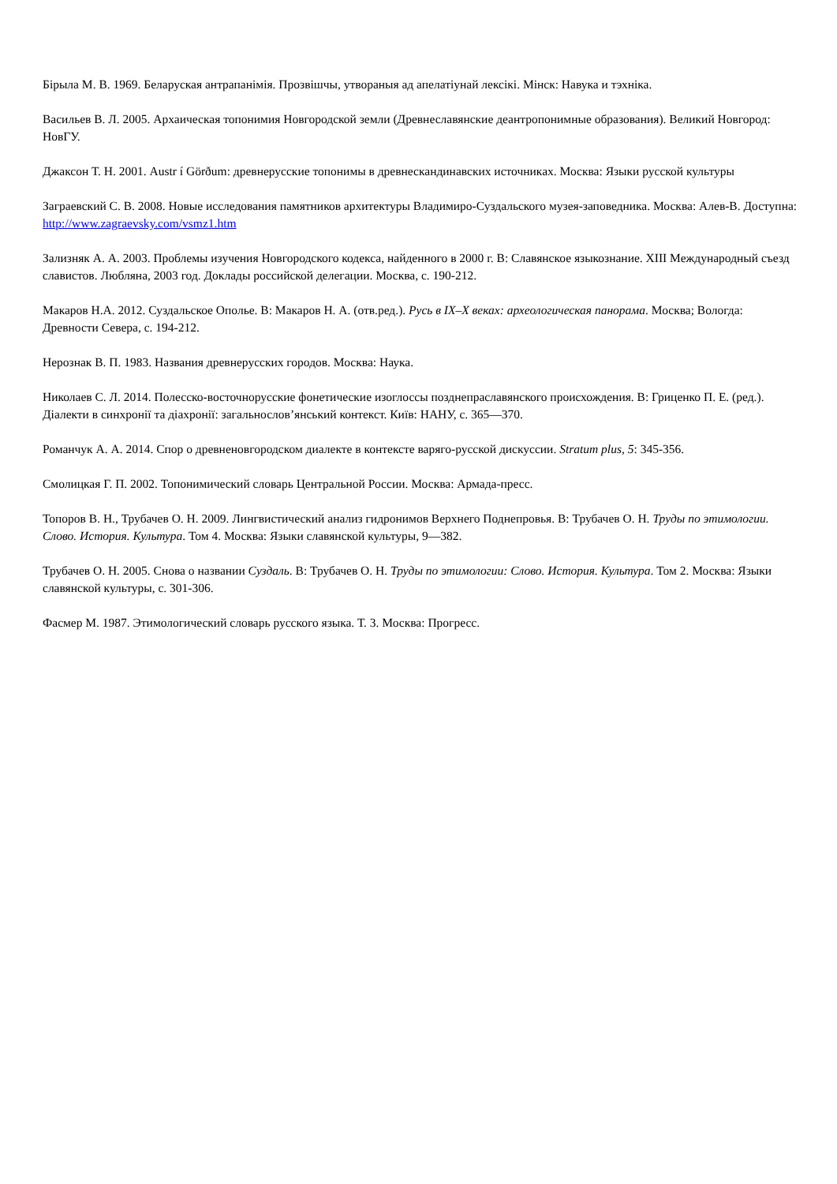Бірыла М. В. 1969. Беларуская антрапанімія. Прозвішчы, утвораныя ад апелатіунай лексікі. Мінск: Навука и тэхніка.
Васильев В. Л. 2005. Архаическая топонимия Новгородской земли (Древнеславянские деантропонимные образования). Великий Новгород: НовГУ.
Джаксон Т. Н. 2001. Austr í Görðum: древнерусские топонимы в древнескандинавских источниках. Москва: Языки русской культуры
Заграевский С. В. 2008. Новые исследования памятников архитектуры Владимиро-Суздальского музея-заповедника. Москва: Алев-В. Доступна: http://www.zagraevsky.com/vsmz1.htm
Зализняк А. А. 2003. Проблемы изучения Новгородского кодекса, найденного в 2000 г. В: Славянское языкознание. XIII Международный съезд славистов. Любляна, 2003 год. Доклады российской делегации. Москва, с. 190-212.
Макаров Н.А. 2012. Суздальское Ополье. В: Макаров Н. А. (отв.ред.). Русь в IX–X веках: археологическая панорама. Москва; Вологда: Древности Севера, с. 194-212.
Нерознак В. П. 1983. Названия древнерусских городов. Москва: Наука.
Николаев С. Л. 2014. Полесско-восточнорусские фонетические изоглоссы позднепраславянского происхождения. В: Гриценко П. Е. (ред.). Діалекти в синхронії та діахронії: загальнослов’янський контекст. Київ: НАНУ, с. 365—370.
Романчук А. А. 2014. Спор о древненовгородском диалекте в контексте варяго-русской дискуссии. Stratum plus, 5: 345-356.
Смолицкая Г. П. 2002. Топонимический словарь Центральной России. Москва: Армада-пресс.
Топоров В. Н., Трубачев О. Н. 2009. Лингвистический анализ гидронимов Верхнего Поднепровья. В: Трубачев О. Н. Труды по этимологии. Слово. История. Культура. Том 4. Москва: Языки славянской культуры, 9—382.
Трубачев О. Н. 2005. Снова о названии Суздаль. В: Трубачев О. Н. Труды по этимологии: Слово. История. Культура. Том 2. Москва: Языки славянской культуры, с. 301-306.
Фасмер М. 1987. Этимологический словарь русского языка. Т. 3. Москва: Прогресс.